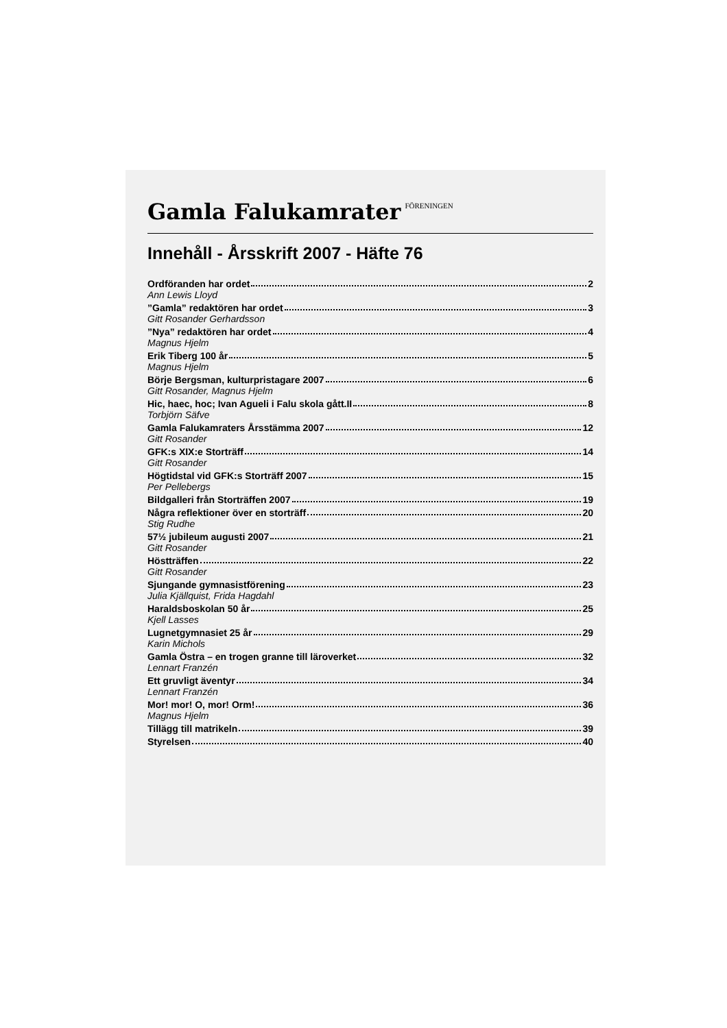Gamla Falukamrater FÖRENINGEN
Innehåll - Årsskrift 2007 - Häfte 76
Ordföranden har ordet 2
Ann Lewis Lloyd
”Gamla” redaktören har ordet 3
Gitt Rosander Gerhardsson
”Nya” redaktören har ordet 4
Magnus Hjelm
Erik Tiberg 100 år 5
Magnus Hjelm
Börje Bergsman, kulturpristagare 2007 6
Gitt Rosander, Magnus Hjelm
Hic, haec, hoc; Ivan Agueli i Falu skola gått.II 8
Torbjörn Säfve
Gamla Falukamraters Årsstämma 2007 12
Gitt Rosander
GFK:s XIX:e Storträff 14
Gitt Rosander
Högtidstal vid GFK:s Storträff 2007 15
Per Pellebergs
Bildgalleri från Storträffen 2007 19
Några reflektioner över en storträff 20
Stig Rudhe
57½ jubileum augusti 2007 21
Gitt Rosander
Höstträffen 22
Gitt Rosander
Sjungande gymnasistförening 23
Julia Kjällquist, Frida Hagdahl
Haraldsboskolan 50 år 25
Kjell Lasses
Lugnetgymnasiet 25 år 29
Karin Michols
Gamla Östra – en trogen granne till läroverket 32
Lennart Franzén
Ett gruvligt äventyr 34
Lennart Franzén
Mor! mor! O, mor! Orm! 36
Magnus Hjelm
Tillägg till matrikeln 39
Styrelsen 40